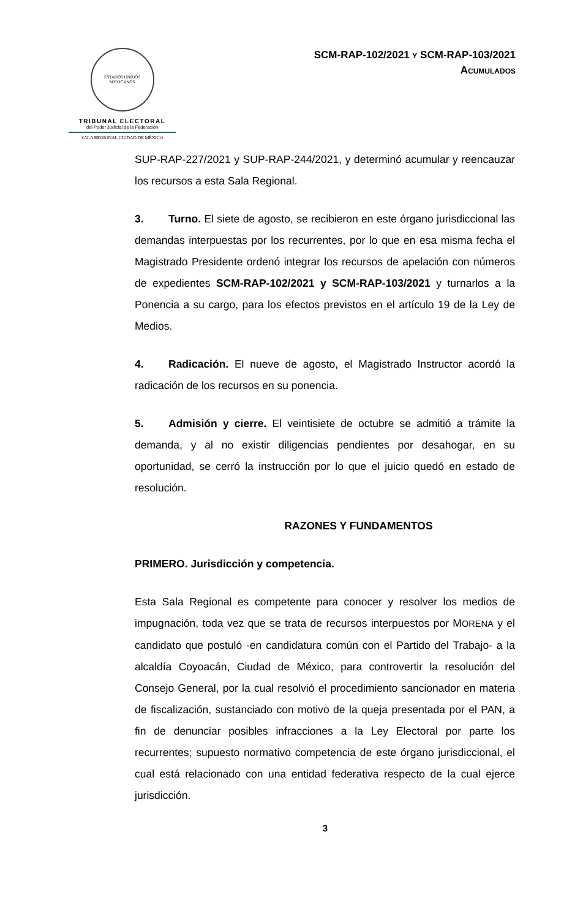ESTADOS UNIDOS MEXICANOS
TRIBUNAL ELECTORAL
del Poder Judicial de la Federación
SALA REGIONAL CIUDAD DE MÉXICO
SCM-RAP-102/2021 Y SCM-RAP-103/2021
ACUMULADOS
SUP-RAP-227/2021 y SUP-RAP-244/2021, y determinó acumular y reencauzar los recursos a esta Sala Regional.
3. Turno. El siete de agosto, se recibieron en este órgano jurisdiccional las demandas interpuestas por los recurrentes, por lo que en esa misma fecha el Magistrado Presidente ordenó integrar los recursos de apelación con números de expedientes SCM-RAP-102/2021 y SCM-RAP-103/2021 y turnarlos a la Ponencia a su cargo, para los efectos previstos en el artículo 19 de la Ley de Medios.
4. Radicación. El nueve de agosto, el Magistrado Instructor acordó la radicación de los recursos en su ponencia.
5. Admisión y cierre. El veintisiete de octubre se admitió a trámite la demanda, y al no existir diligencias pendientes por desahogar, en su oportunidad, se cerró la instrucción por lo que el juicio quedó en estado de resolución.
RAZONES Y FUNDAMENTOS
PRIMERO. Jurisdicción y competencia.
Esta Sala Regional es competente para conocer y resolver los medios de impugnación, toda vez que se trata de recursos interpuestos por MORENA y el candidato que postuló -en candidatura común con el Partido del Trabajo- a la alcaldía Coyoacán, Ciudad de México, para controvertir la resolución del Consejo General, por la cual resolvió el procedimiento sancionador en materia de fiscalización, sustanciado con motivo de la queja presentada por el PAN, a fin de denunciar posibles infracciones a la Ley Electoral por parte los recurrentes; supuesto normativo competencia de este órgano jurisdiccional, el cual está relacionado con una entidad federativa respecto de la cual ejerce jurisdicción.
3